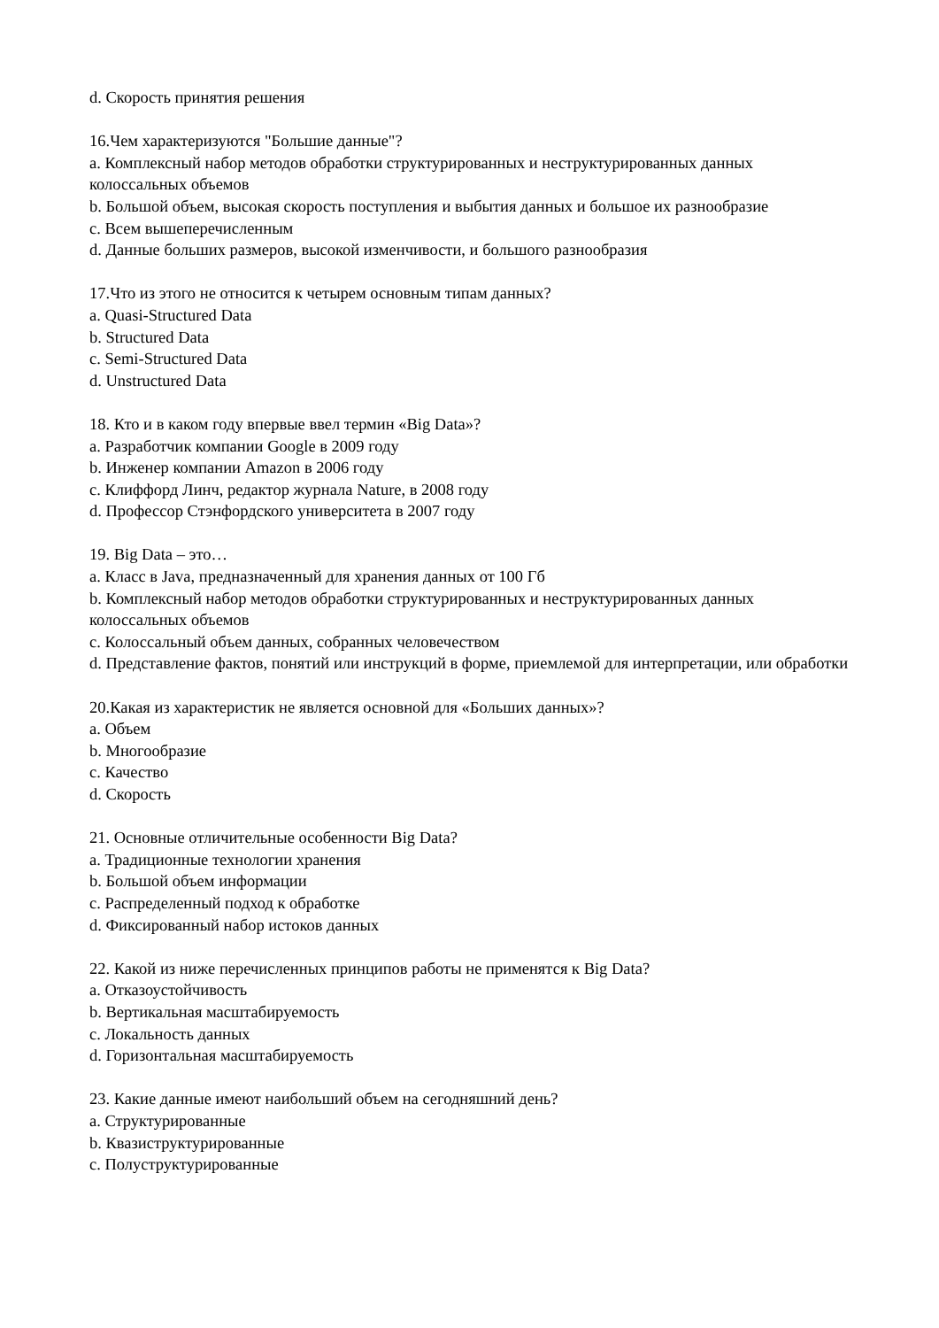d. Скорость принятия решения
16.Чем характеризуются "Большие данные"?
a. Комплексный набор методов обработки структурированных и неструктурированных данных колоссальных объемов
b. Большой объем, высокая скорость поступления и выбытия данных и большое их разнообразие
c. Всем вышеперечисленным
d. Данные больших размеров, высокой изменчивости, и большого разнообразия
17.Что из этого не относится к четырем основным типам данных?
a. Quasi-Structured Data
b. Structured Data
c. Semi-Structured Data
d. Unstructured Data
18. Кто и в каком году впервые ввел термин «Big Data»?
a. Разработчик компании Google в 2009 году
b. Инженер компании Amazon в 2006 году
c. Клиффорд Линч, редактор журнала Nature, в 2008 году
d. Профессор Стэнфордского университета в 2007 году
19. Big Data – это…
a. Класс в Java, предназначенный для хранения данных от 100 Гб
b. Комплексный набор методов обработки структурированных и неструктурированных данных колоссальных объемов
c. Колоссальный объем данных, собранных человечеством
d. Представление фактов, понятий или инструкций в форме, приемлемой для интерпретации, или обработки
20.Какая из характеристик не является основной для «Больших данных»?
a. Объем
b. Многообразие
c. Качество
d. Скорость
21. Основные отличительные особенности Big Data?
a. Традиционные технологии хранения
b. Большой объем информации
c. Распределенный подход к обработке
d. Фиксированный набор истоков данных
22. Какой из ниже перечисленных принципов работы не применятся к Big Data?
a. Отказоустойчивость
b. Вертикальная масштабируемость
c. Локальность данных
d. Горизонтальная масштабируемость
23. Какие данные имеют наибольший объем на сегодняшний день?
a. Структурированные
b. Квазиструктурированные
c. Полуструктурированные